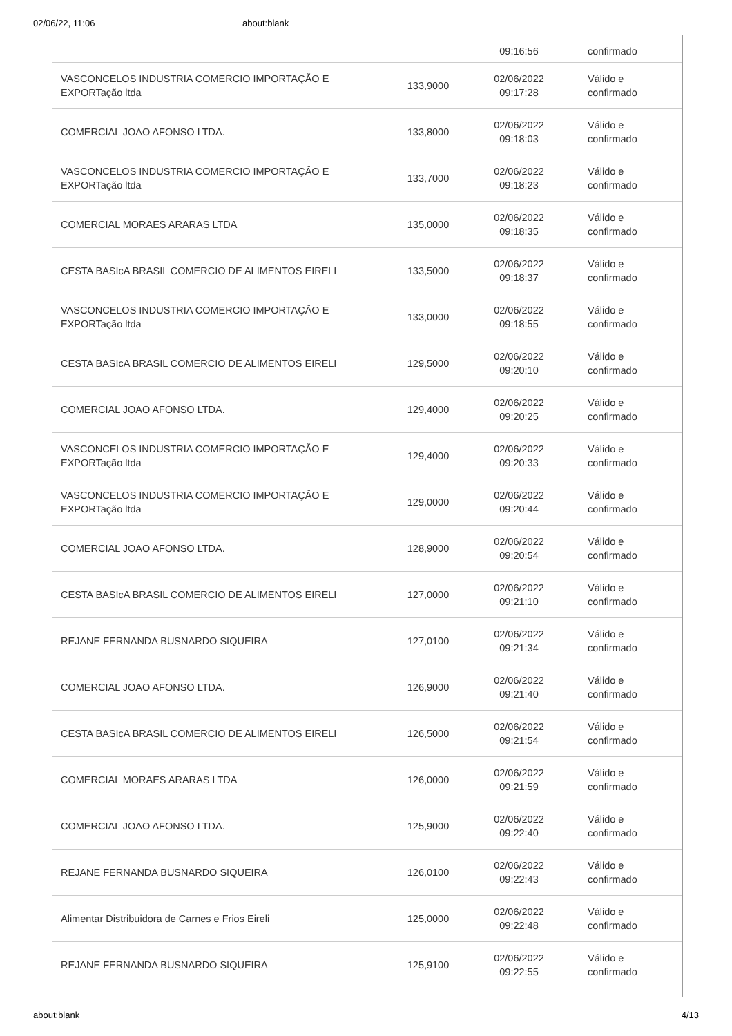02/06/22, 11:06 about:blank
| | | 09:16:56 | confirmado |
| VASCONCELOS INDUSTRIA COMERCIO IMPORTAÇÃO E EXPORTação ltda | 133,9000 | 02/06/2022 09:17:28 | Válido e confirmado |
| COMERCIAL JOAO AFONSO LTDA. | 133,8000 | 02/06/2022 09:18:03 | Válido e confirmado |
| VASCONCELOS INDUSTRIA COMERCIO IMPORTAÇÃO E EXPORTação ltda | 133,7000 | 02/06/2022 09:18:23 | Válido e confirmado |
| COMERCIAL MORAES ARARAS LTDA | 135,0000 | 02/06/2022 09:18:35 | Válido e confirmado |
| CESTA BASIcA BRASIL COMERCIO DE ALIMENTOS EIRELI | 133,5000 | 02/06/2022 09:18:37 | Válido e confirmado |
| VASCONCELOS INDUSTRIA COMERCIO IMPORTAÇÃO E EXPORTação ltda | 133,0000 | 02/06/2022 09:18:55 | Válido e confirmado |
| CESTA BASIcA BRASIL COMERCIO DE ALIMENTOS EIRELI | 129,5000 | 02/06/2022 09:20:10 | Válido e confirmado |
| COMERCIAL JOAO AFONSO LTDA. | 129,4000 | 02/06/2022 09:20:25 | Válido e confirmado |
| VASCONCELOS INDUSTRIA COMERCIO IMPORTAÇÃO E EXPORTação ltda | 129,4000 | 02/06/2022 09:20:33 | Válido e confirmado |
| VASCONCELOS INDUSTRIA COMERCIO IMPORTAÇÃO E EXPORTação ltda | 129,0000 | 02/06/2022 09:20:44 | Válido e confirmado |
| COMERCIAL JOAO AFONSO LTDA. | 128,9000 | 02/06/2022 09:20:54 | Válido e confirmado |
| CESTA BASIcA BRASIL COMERCIO DE ALIMENTOS EIRELI | 127,0000 | 02/06/2022 09:21:10 | Válido e confirmado |
| REJANE FERNANDA BUSNARDO SIQUEIRA | 127,0100 | 02/06/2022 09:21:34 | Válido e confirmado |
| COMERCIAL JOAO AFONSO LTDA. | 126,9000 | 02/06/2022 09:21:40 | Válido e confirmado |
| CESTA BASIcA BRASIL COMERCIO DE ALIMENTOS EIRELI | 126,5000 | 02/06/2022 09:21:54 | Válido e confirmado |
| COMERCIAL MORAES ARARAS LTDA | 126,0000 | 02/06/2022 09:21:59 | Válido e confirmado |
| COMERCIAL JOAO AFONSO LTDA. | 125,9000 | 02/06/2022 09:22:40 | Válido e confirmado |
| REJANE FERNANDA BUSNARDO SIQUEIRA | 126,0100 | 02/06/2022 09:22:43 | Válido e confirmado |
| Alimentar Distribuidora de Carnes e Frios Eireli | 125,0000 | 02/06/2022 09:22:48 | Válido e confirmado |
| REJANE FERNANDA BUSNARDO SIQUEIRA | 125,9100 | 02/06/2022 09:22:55 | Válido e confirmado |
about:blank 4/13